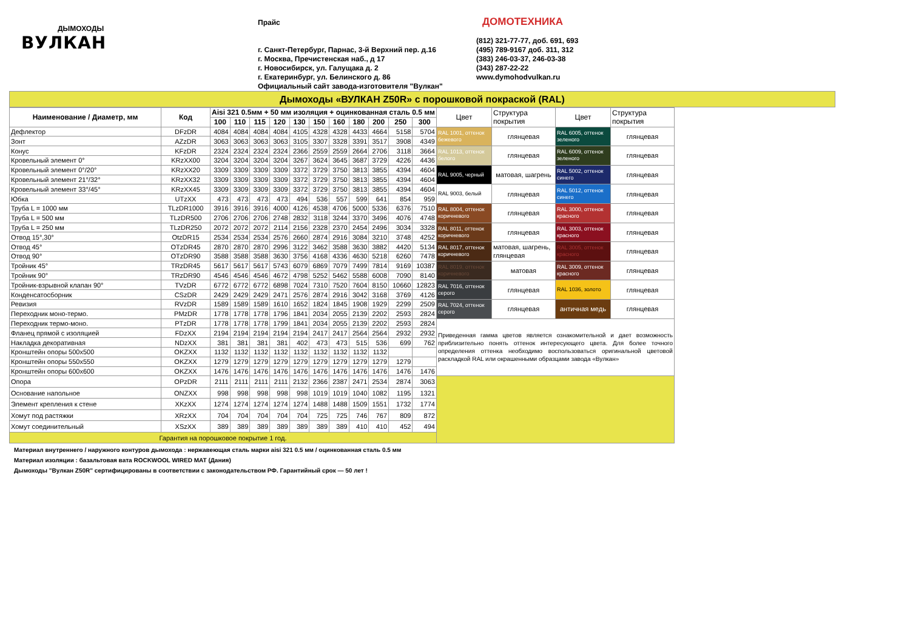ДЫМОХОДЫ
ВУЛКАН
Прайс
г. Санкт-Петербург, Парнас, 3-й Верхний пер. д.16
г. Москва, Пречистенская наб., д 17
г. Новосибирск, ул. Галущака д. 2
г. Екатеринбург, ул. Белинского д. 86
Официальный сайт завода-изготовителя "Вулкан"
ДОМОТЕХНИКА
(812) 321-77-77, доб. 691, 693
(495) 789-9167 доб. 311, 312
(383) 246-03-37, 246-03-38
(343) 287-22-22
www.dymohodvulkan.ru
Дымоходы «ВУЛКАН Z50R» с порошковой покраской (RAL)
| Наименование / Диаметр, мм | Код | Aisi 321 0.5мм + 50 мм изоляция + оцинкованная сталь 0.5 мм | | | | | | | | | | | Цвет | Структура покрытия | Цвет | Структура покрытия |
| --- | --- | --- | --- | --- | --- | --- | --- | --- | --- | --- | --- | --- | --- | --- | --- | --- |
| | | 100 | 110 | 115 | 120 | 130 | 150 | 160 | 180 | 200 | 250 | 300 | | | | |
| Дефлектор | DFzDR | 4084 | 4084 | 4084 | 4084 | 4105 | 4328 | 4328 | 4433 | 4664 | 5158 | 5704 | RAL 1001, оттенок бежевого | глянцевая | RAL 6005, оттенок зеленого | глянцевая |
| Зонт | AZzDR | 3063 | 3063 | 3063 | 3063 | 3105 | 3307 | 3328 | 3391 | 3517 | 3908 | 4349 | | | | |
| Конус | KFzDR | 2324 | 2324 | 2324 | 2324 | 2366 | 2559 | 2559 | 2664 | 2706 | 3118 | 3664 | RAL 1013, оттенок белого | глянцевая | RAL 6009, оттенок зеленого | глянцевая |
| Кровельный элемент 0° | KRzXX00 | 3204 | 3204 | 3204 | 3204 | 3267 | 3624 | 3645 | 3687 | 3729 | 4226 | 4436 | | | | |
| Кровельный элемент 0°/20° | KRzXX20 | 3309 | 3309 | 3309 | 3309 | 3372 | 3729 | 3750 | 3813 | 3855 | 4394 | 4604 | RAL 9005, черный | матовая, шагрень | RAL 5002, оттенок синего | глянцевая |
| Кровельный элемент 21°/32° | KRzXX32 | 3309 | 3309 | 3309 | 3309 | 3372 | 3729 | 3750 | 3813 | 3855 | 4394 | 4604 | | | | |
| Кровельный элемент 33°/45° | KRzXX45 | 3309 | 3309 | 3309 | 3309 | 3372 | 3729 | 3750 | 3813 | 3855 | 4394 | 4604 | RAL 9003, белый | глянцевая | RAL 5012, оттенок синего | глянцевая |
| Юбка | UTzXX | 473 | 473 | 473 | 473 | 494 | 536 | 557 | 599 | 641 | 854 | 959 | | | | |
| Труба L = 1000 мм | TLzDR1000 | 3916 | 3916 | 3916 | 4000 | 4126 | 4538 | 4706 | 5000 | 5336 | 6376 | 7510 | RAL 8004, оттенок коричневого | глянцевая | RAL 3000, оттенок красного | глянцевая |
| Труба L = 500 мм | TLzDR500 | 2706 | 2706 | 2706 | 2748 | 2832 | 3118 | 3244 | 3370 | 3496 | 4076 | 4748 | | | | |
| Труба L = 250 мм | TLzDR250 | 2072 | 2072 | 2072 | 2114 | 2156 | 2328 | 2370 | 2454 | 2496 | 3034 | 3328 | RAL 8011, оттенок коричневого | глянцевая | RAL 3003, оттенок красного | глянцевая |
| Отвод 15°,30° | OtzDR15 | 2534 | 2534 | 2534 | 2576 | 2660 | 2874 | 2916 | 3084 | 3210 | 3748 | 4252 | | | | |
| Отвод 45° | OTzDR45 | 2870 | 2870 | 2870 | 2996 | 3122 | 3462 | 3588 | 3630 | 3882 | 4420 | 5134 | RAL 8017, оттенок коричневого | матовая, шагрень, глянцевая | RAL 3005, оттенок красного | глянцевая |
| Отвод 90° | OTzDR90 | 3588 | 3588 | 3588 | 3630 | 3756 | 4168 | 4336 | 4630 | 5218 | 6260 | 7478 | | | | |
| Тройник 45° | TRzDR45 | 5617 | 5617 | 5617 | 5743 | 6079 | 6869 | 7079 | 7499 | 7814 | 9169 | 10387 | RAL 8019, оттенок коричневого | матовая | RAL 3009, оттенок красного | глянцевая |
| Тройник 90° | TRzDR90 | 4546 | 4546 | 4546 | 4672 | 4798 | 5252 | 5462 | 5588 | 6008 | 7090 | 8140 | | | | |
| Тройник-взрывной клапан 90° | TVzDR | 6772 | 6772 | 6772 | 6898 | 7024 | 7310 | 7520 | 7604 | 8150 | 10660 | 12823 | RAL 7016, оттенок серого | глянцевая | RAL 1036, золото | глянцевая |
| Конденсатосборник | CSzDR | 2429 | 2429 | 2429 | 2471 | 2576 | 2874 | 2916 | 3042 | 3168 | 3769 | 4126 | | | | |
| Ревизия | RVzDR | 1589 | 1589 | 1589 | 1610 | 1652 | 1824 | 1845 | 1908 | 1929 | 2299 | 2509 | RAL 7024, оттенок серого | глянцевая | античная медь | глянцевая |
| Переходник моно-термо. | PMzDR | 1778 | 1778 | 1778 | 1796 | 1841 | 2034 | 2055 | 2139 | 2202 | 2593 | 2824 | | | | |
| Переходник термо-моно. | PTzDR | 1778 | 1778 | 1778 | 1799 | 1841 | 2034 | 2055 | 2139 | 2202 | 2593 | 2824 | Приведенная гамма цветов является ознакомительной и дает возможность приблизительно понять оттенок интересующего цвета. Для более точного определения оттенка необходимо воспользоваться оригинальной цветовой раскладкой RAL или окрашенными образцами завода «Вулкан» | | | |
| Фланец прямой с изоляцией | FDzXX | 2194 | 2194 | 2194 | 2194 | 2194 | 2417 | 2417 | 2564 | 2564 | 2932 | 2932 | | | | |
| Накладка декоративная | NDzXX | 381 | 381 | 381 | 381 | 402 | 473 | 473 | 515 | 536 | 699 | 762 | | | | |
| Кронштейн опоры 500х500 | OKZXX | 1132 | 1132 | 1132 | 1132 | 1132 | 1132 | 1132 | 1132 | 1132 | | | | | | |
| Кронштейн опоры 550х550 | OKZXX | 1279 | 1279 | 1279 | 1279 | 1279 | 1279 | 1279 | 1279 | 1279 | 1279 | | | | | |
| Кронштейн опоры 600х600 | OKZXX | 1476 | 1476 | 1476 | 1476 | 1476 | 1476 | 1476 | 1476 | 1476 | 1476 | 1476 | | | | |
| Опора | OPzDR | 2111 | 2111 | 2111 | 2111 | 2132 | 2366 | 2387 | 2471 | 2534 | 2874 | 3063 | | | | |
| Основание напольное | ONZXX | 998 | 998 | 998 | 998 | 998 | 1019 | 1019 | 1040 | 1082 | 1195 | 1321 | | | | |
| Элемент крепления к стене | XKzXX | 1274 | 1274 | 1274 | 1274 | 1274 | 1488 | 1488 | 1509 | 1551 | 1732 | 1774 | | | | |
| Хомут под растяжки | XRzXX | 704 | 704 | 704 | 704 | 704 | 725 | 725 | 746 | 767 | 809 | 872 | | | | |
| Хомут соединительный | XSzXX | 389 | 389 | 389 | 389 | 389 | 389 | 389 | 410 | 410 | 452 | 494 | | | | |
| Гарантия на порошковое покрытие 1 год. | | | | | | | | | | | | | | | | |
Материал внутреннего / наружного контуров дымохода : нержавеющая сталь марки aisi 321 0.5 мм / оцинкованная сталь 0.5 мм
Материал изоляции : базальтовая вата ROCKWOOL WIRED MAT (Дания)
Дымоходы "Вулкан Z50R" сертифицированы в соответствии с законодательством РФ. Гарантийный срок — 50 лет !